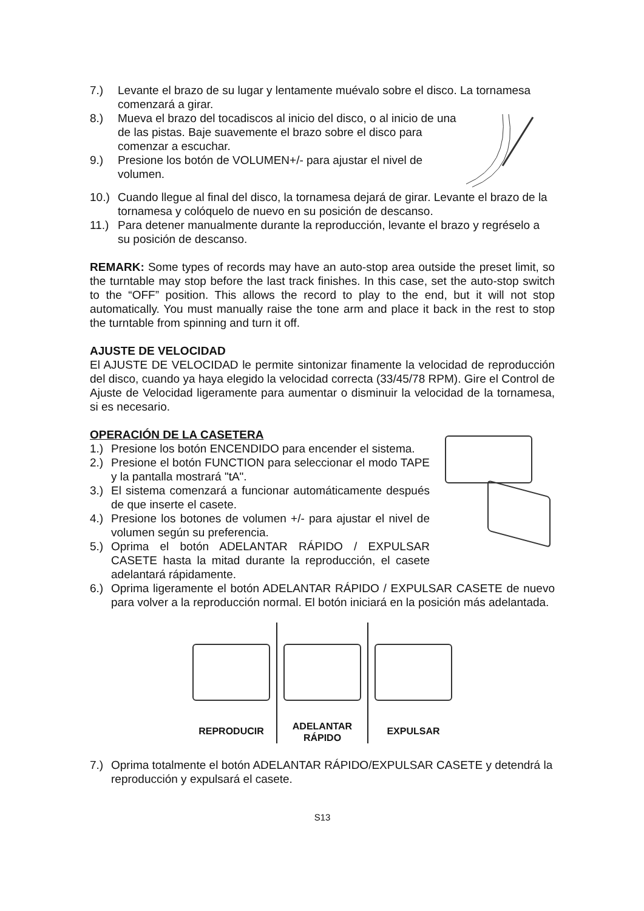7.) Levante el brazo de su lugar y lentamente muévalo sobre el disco. La tornamesa comenzará a girar.
8.) Mueva el brazo del tocadiscos al inicio del disco, o al inicio de una de las pistas. Baje suavemente el brazo sobre el disco para comenzar a escuchar.
9.) Presione los botón de VOLUMEN+/- para ajustar el nivel de volumen.
10.) Cuando llegue al final del disco, la tornamesa dejará de girar. Levante el brazo de la tornamesa y colóquelo de nuevo en su posición de descanso.
11.) Para detener manualmente durante la reproducción, levante el brazo y regréselo a su posición de descanso.
REMARK: Some types of records may have an auto-stop area outside the preset limit, so the turntable may stop before the last track finishes. In this case, set the auto-stop switch to the “OFF” position. This allows the record to play to the end, but it will not stop automatically. You must manually raise the tone arm and place it back in the rest to stop the turntable from spinning and turn it off.
AJUSTE DE VELOCIDAD
El AJUSTE DE VELOCIDAD le permite sintonizar finamente la velocidad de reproducción del disco, cuando ya haya elegido la velocidad correcta (33/45/78 RPM). Gire el Control de Ajuste de Velocidad ligeramente para aumentar o disminuir la velocidad de la tornamesa, si es necesario.
OPERACIÓN DE LA CASETERA
1.) Presione los botón ENCENDIDO para encender el sistema.
2.) Presione el botón FUNCTION para seleccionar el modo TAPE y la pantalla mostrará "tA".
3.) El sistema comenzará a funcionar automáticamente después de que inserte el casete.
4.) Presione los botones de volumen +/- para ajustar el nivel de volumen según su preferencia.
5.) Oprima el botón ADELANTAR RÁPIDO / EXPULSAR CASETE hasta la mitad durante la reproducción, el casete adelantará rápidamente.
6.) Oprima ligeramente el botón ADELANTAR RÁPIDO / EXPULSAR CASETE de nuevo para volver a la reproducción normal. El botón iniciará en la posición más adelantada.
REPRODUCIR ADELANTAR
RÁPIDO
EXPULSAR
7.) Oprima totalmente el botón ADELANTAR RÁPIDO/EXPULSAR CASETE y detendrá la reproducción y expulsará el casete.
S13